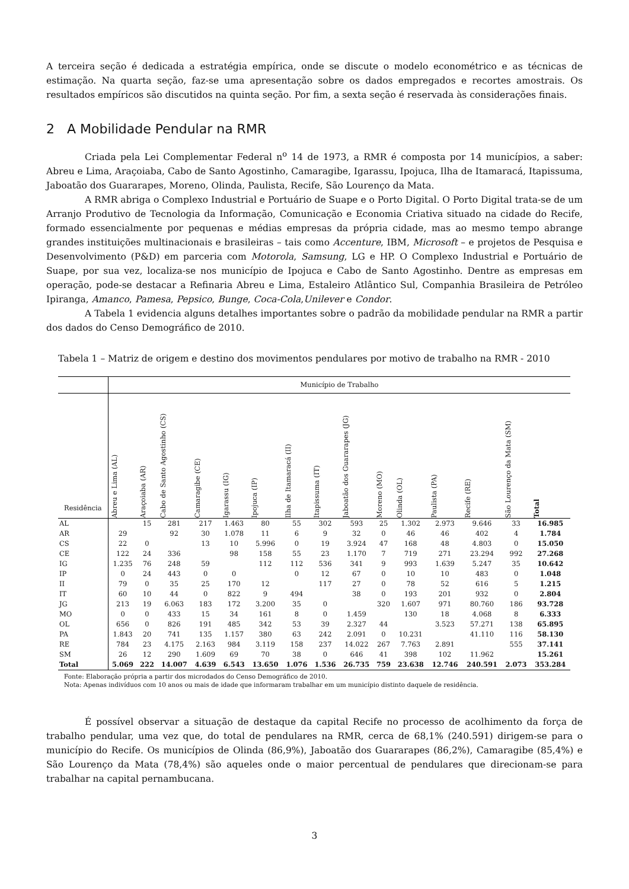A terceira seção é dedicada a estratégia empírica, onde se discute o modelo econométrico e as técnicas de estimação. Na quarta seção, faz-se uma apresentação sobre os dados empregados e recortes amostrais. Os resultados empíricos são discutidos na quinta seção. Por fim, a sexta seção é reservada às considerações finais.
2 A Mobilidade Pendular na RMR
Criada pela Lei Complementar Federal n<sup>o</sup> 14 de 1973, a RMR é composta por 14 municípios, a saber: Abreu e Lima, Araçoiaba, Cabo de Santo Agostinho, Camaragibe, Igarassu, Ipojuca, Ilha de Itamaracá, Itapissuma, Jaboatão dos Guararapes, Moreno, Olinda, Paulista, Recife, São Lourenço da Mata.
A RMR abriga o Complexo Industrial e Portuário de Suape e o Porto Digital. O Porto Digital trata-se de um Arranjo Produtivo de Tecnologia da Informação, Comunicação e Economia Criativa situado na cidade do Recife, formado essencialmente por pequenas e médias empresas da própria cidade, mas ao mesmo tempo abrange grandes instituições multinacionais e brasileiras – tais como Accenture, IBM, Microsoft – e projetos de Pesquisa e Desenvolvimento (P&D) em parceria com Motorola, Samsung, LG e HP. O Complexo Industrial e Portuário de Suape, por sua vez, localiza-se nos município de Ipojuca e Cabo de Santo Agostinho. Dentre as empresas em operação, pode-se destacar a Refinaria Abreu e Lima, Estaleiro Atlântico Sul, Companhia Brasileira de Petróleo Ipiranga, Amanco, Pamesa, Pepsico, Bunge, Coca-Cola,Unilever e Condor.
A Tabela 1 evidencia alguns detalhes importantes sobre o padrão da mobilidade pendular na RMR a partir dos dados do Censo Demográfico de 2010.
Tabela 1 – Matriz de origem e destino dos movimentos pendulares por motivo de trabalho na RMR - 2010
| | Município de Trabalho | | | | | | | | | | | | | | |
| --- | --- | --- | --- | --- | --- | --- | --- | --- | --- | --- | --- | --- | --- | --- | --- |
| Residência | Abreu e Lima (AL) | Araçoiaba (AR) | Cabo de Santo Agostinho (CS) | Camaragibe (CE) | Igarassu (IG) | Ipojuca (IP) | Ilha de Itamaracá (II) | Itapissuma (IT) | Jaboatão dos Guararapes (JG) | Moreno (MO) | Olinda (OL) | Paulista (PA) | Recife (RE) | São Lourenço da Mata (SM) | Total |
| AL | | 15 | 281 | 217 | 1.463 | 80 | 55 | 302 | 593 | 25 | 1.302 | 2.973 | 9.646 | 33 | 16.985 |
| AR | 29 | | 92 | 30 | 1.078 | 11 | 6 | 9 | 32 | 0 | 46 | 46 | 402 | 4 | 1.784 |
| CS | 22 | 0 | | 13 | 10 | 5.996 | 0 | 19 | 3.924 | 47 | 168 | 48 | 4.803 | 0 | 15.050 |
| CE | 122 | 24 | 336 | | 98 | 158 | 55 | 23 | 1.170 | 7 | 719 | 271 | 23.294 | 992 | 27.268 |
| IG | 1.235 | 76 | 248 | 59 | | 112 | 112 | 536 | 341 | 9 | 993 | 1.639 | 5.247 | 35 | 10.642 |
| IP | 0 | 24 | 443 | 0 | 0 | | 0 | 12 | 67 | 0 | 10 | 10 | 483 | 0 | 1.048 |
| II | 79 | 0 | 35 | 25 | 170 | 12 | | 117 | 27 | 0 | 78 | 52 | 616 | 5 | 1.215 |
| IT | 60 | 10 | 44 | 0 | 822 | 9 | 494 | | 38 | 0 | 193 | 201 | 932 | 0 | 2.804 |
| JG | 213 | 19 | 6.063 | 183 | 172 | 3.200 | 35 | 0 | | 320 | 1.607 | 971 | 80.760 | 186 | 93.728 |
| MO | 0 | 0 | 433 | 15 | 34 | 161 | 8 | 0 | 1.459 | | 130 | 18 | 4.068 | 8 | 6.333 |
| OL | 656 | 0 | 826 | 191 | 485 | 342 | 53 | 39 | 2.327 | 44 | | 3.523 | 57.271 | 138 | 65.895 |
| PA | 1.843 | 20 | 741 | 135 | 1.157 | 380 | 63 | 242 | 2.091 | 0 | 10.231 | | 41.110 | 116 | 58.130 |
| RE | 784 | 23 | 4.175 | 2.163 | 984 | 3.119 | 158 | 237 | 14.022 | 267 | 7.763 | 2.891 | | 555 | 37.141 |
| SM | 26 | 12 | 290 | 1.609 | 69 | 70 | 38 | 0 | 646 | 41 | 398 | 102 | 11.962 | | 15.261 |
| Total | 5.069 | 222 | 14.007 | 4.639 | 6.543 | 13.650 | 1.076 | 1.536 | 26.735 | 759 | 23.638 | 12.746 | 240.591 | 2.073 | 353.284 |
Fonte: Elaboração própria a partir dos microdados do Censo Demográfico de 2010.
Nota: Apenas indivíduos com 10 anos ou mais de idade que informaram trabalhar em um município distinto daquele de residência.
É possível observar a situação de destaque da capital Recife no processo de acolhimento da força de trabalho pendular, uma vez que, do total de pendulares na RMR, cerca de 68,1% (240.591) dirigem-se para o município do Recife. Os municípios de Olinda (86,9%), Jaboatão dos Guararapes (86,2%), Camaragibe (85,4%) e São Lourenço da Mata (78,4%) são aqueles onde o maior percentual de pendulares que direcionam-se para trabalhar na capital pernambucana.
3